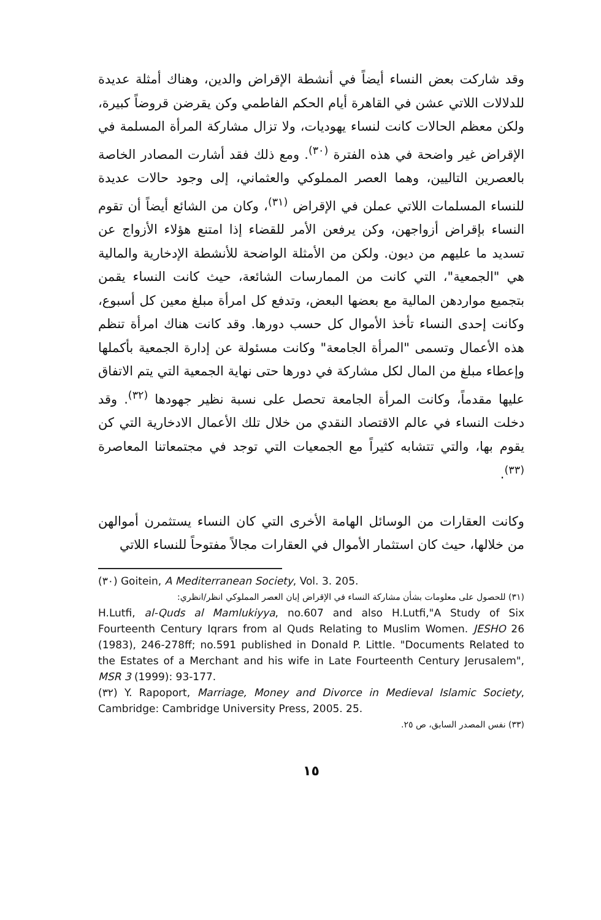وقد شاركت بعض النساء أيضاً في أنشطة الإقراض والدين، وهناك أمثلة عديدة للدلالات اللاتي عشن في القاهرة أيام الحكم الفاطمي وكن يقرضن قروضاً كبيرة، ولكن معظم الحالات كانت لنساء يهوديات، ولا تزال مشاركة المرأة المسلمة في الإقراض غير واضحة في هذه الفترة <sup>(٣٠)</sup>. ومع ذلك فقد أشارت المصادر الخاصة بالعصرين التاليين، وهما العصر المملوكي والعثماني، إلى وجود حالات عديدة للنساء المسلمات اللاتي عملن في الإقراض <sup>(٣١)</sup>، وكان من الشائع أيضاً أن تقوم النساء بإقراض أزواجهن، وكن يرفعن الأمر للقضاء إذا امتنع هؤلاء الأزواج عن تسديد ما عليهم من ديون. ولكن من الأمثلة الواضحة للأنشطة الإدخارية والمالية هي "الجمعية"، التي كانت من الممارسات الشائعة، حيث كانت النساء يقمن بتجميع مواردهن المالية مع بعضها البعض، وتدفع كل امرأة مبلغ معين كل أسبوع، وكانت إحدى النساء تأخذ الأموال كل حسب دورها. وقد كانت هناك امرأة تنظم هذه الأعمال وتسمى "المرأة الجامعة" وكانت مسئولة عن إدارة الجمعية بأكملها وإعطاء مبلغ من المال لكل مشاركة في دورها حتى نهاية الجمعية التي يتم الاتفاق عليها مقدماً، وكانت المرأة الجامعة تحصل على نسبة نظير جهودها <sup>(٣٢)</sup>. وقد دخلت النساء في عالم الاقتصاد النقدي من خلال تلك الأعمال الادخارية التي كن يقوم بها، والتي تتشابه كثيراً مع الجمعيات التي توجد في مجتمعاتنا المعاصرة <sup>(٣٣)</sup>.
وكانت العقارات من الوسائل الهامة الأخرى التي كان النساء يستثمرن أموالهن من خلالها، حيث كان استثمار الأموال في العقارات مجالاً مفتوحاً للنساء اللاتي
(٣٠) Goitein, A Mediterranean Society, Vol. 3. 205.
(٣١) للحصول على معلومات بشأن مشاركة النساء في الإقراض إبان العصر المملوكي انظر/انظري:
H.Lutfi, al-Quds al Mamlukiyya, no.607 and also H.Lutfi,"A Study of Six Fourteenth Century Iqrars from al Quds Relating to Muslim Women. JESHO 26 (1983), 246-278ff; no.591 published in Donald P. Little. "Documents Related to the Estates of a Merchant and his wife in Late Fourteenth Century Jerusalem", MSR 3 (1999): 93-177.
(٣٢) Y. Rapoport, Marriage, Money and Divorce in Medieval Islamic Society, Cambridge: Cambridge University Press, 2005. 25.
(٣٣) نفس المصدر السابق، ص ٢٥.
١٥